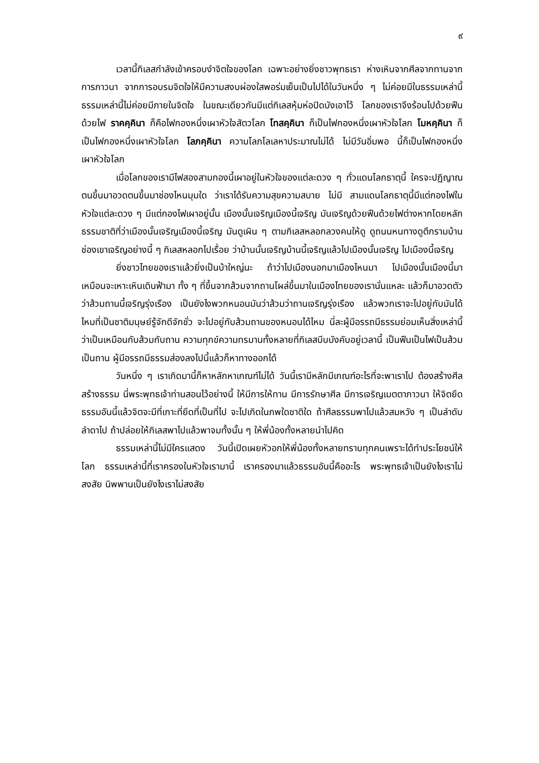๙
เวลานี้กิเลสกำลังเข้าครอบงำจิตใจของโลก เฉพาะอย่างยิ่งชาวพุทธเรา ห่างเหินจากศีลจากทานจากการภาวนา จากการอบรมจิตใจให้มีความสงบผ่องใสพอร่มเย็นเป็นไปได้ในวันหนึ่ง ๆ ไม่ค่อยมีในธรรมเหล่านี้ ธรรมเหล่านี้ไม่ค่อยมีภายในจิตใจ ในขณะเดียวกันมีแต่กิเลสหุ้มห่อปิดบังเอาไว้ โลกของเราจึงร้อนไปด้วยฟืนด้วยไฟ ราคคฺคินา ก็คือไฟกองหนึ่งเผาหัวใจสัตวโลก โทสคฺคินา ก็เป็นไฟกองหนึ่งเผาหัวใจโลก โมหคฺคินา ก็เป็นไฟกองหนึ่งเผาหัวใจโลก โลภคฺคินา ความโลภโลเลหาประมาณไม่ได้ ไม่มีวันอิ่มพอ นี้ก็เป็นไฟกองหนึ่งเผาหัวใจโลก
เมื่อโลกของเรามีไฟสองสามกองนี้เผาอยู่ในหัวใจของแต่ละดวง ๆ ทั่วแดนโลกธาตุนี้ ใครจะปฏิญาณตนขึ้นมาอวดตนขึ้นมาช่องไหนมุมใด ว่าเราได้รับความสุขความสบาย ไม่มี สามแดนโลกธาตุนี้มีแต่กองไฟในหัวใจแต่ละดวง ๆ มีแต่กองไฟเผาอยู่นั้น เมืองนั้นเจริญเมืองนี้เจริญ มันเจริญด้วยฟืนด้วยไฟต่างหากโดยหลักธรรมชาติที่ว่าเมืองนั้นเจริญเมืองนี้เจริญ มันดูเผิน ๆ ตามกิเลสหลอกลวงคนให้ดู ดูถนนหนทางดูตึกรามบ้านช่องเขาเจริญอย่างนี้ ๆ กิเลสหลอกไปเรื่อย ว่าบ้านนั้นเจริญบ้านนี้เจริญแล้วไปเมืองนั้นเจริญ ไปเมืองนี้เจริญ
ยิ่งชาวไทยของเราแล้วยิ่งเป็นบ้าใหญ่นะ ถ้าว่าไปเมืองนอกมาเมืองไหนมา ไปเมืองนั้นเมืองนี้มาเหมือนจะเหาะเหินเดินฟ้ามา ทั้ง ๆ ที่ขึ้นจากส้วมจากถานโผล่ขึ้นมาในเมืองไทยของเรานั่นแหละ แล้วก็มาอวดตัวว่าส้วมถานนี้เจริญรุ่งเรือง เป็นยังไงพวกหนอนมันว่าส้วมว่าถานเจริญรุ่งเรือง แล้วพวกเราจะไปอยู่กับมันได้ไหมที่เป็นชาติมนุษย์รู้จักดีจักชั่ว จะไปอยู่กับส้วมถานของหนอนได้ไหม นี่ละผู้มีอรรถมีธรรมย่อมเห็นสิ่งเหล่านี้ว่าเป็นเหมือนกับส้วมกับถาน ความทุกข์ความทรมานทั้งหลายที่กิเลสบีบบังคับอยู่เวลานี้ เป็นฟืนเป็นไฟเป็นส้วมเป็นถาน ผู้มีอรรถมีธรรมส่องลงไปนี้แล้วก็หาทางออกได้
วันหนึ่ง ๆ เราเกิดมานี้ก็หาหลักหาเกณฑ์ไม่ได้ วันนี้เรามีหลักมีเกณฑ์อะไรที่จะพาเราไป ต้องสร้างศีลสร้างธรรม นี่พระพุทธเจ้าท่านสอนไว้อย่างนี้ ให้มีการให้ทาน มีการรักษาศีล มีการเจริญเมตตาภาวนา ให้จิตยึดธรรมอันนี้แล้วจิตจะมีที่เกาะที่ยึดที่เป็นที่ไป จะไปเกิดในภพใดชาติใด ถ้าศีลธรรมพาไปแล้วสมหวัง ๆ เป็นลำดับลำดาไป ถ้าปล่อยให้กิเลสพาไปแล้วพาจมทั้งนั้น ๆ ให้พี่น้องทั้งหลายนำไปคิด
ธรรมเหล่านี้ไม่มีใครแสดง วันนี้เปิดเผยหัวอกให้พี่น้องทั้งหลายทราบทุกคนเพราะได้ทำประโยชน์ให้โลก ธรรมเหล่านี้ที่เราครองในหัวใจเรามานี้ เราครองมาแล้วธรรมอันนี้คืออะไร พระพุทธเจ้าเป็นยังไงเราไม่สงสัย นิพพานเป็นยังไงเราไม่สงสัย